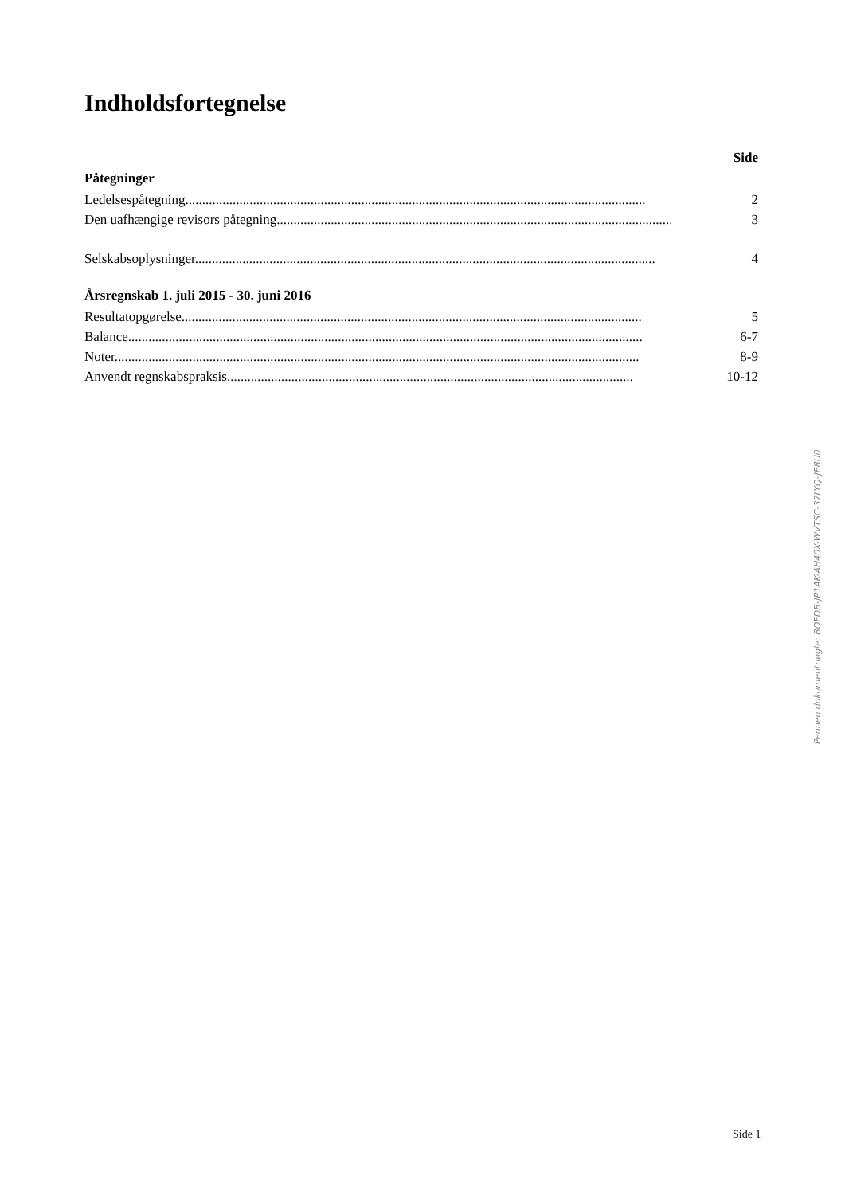Indholdsfortegnelse
Side
Påtegninger
Ledelsespåtegning........................................................................................................................................ 2
Den uafhængige revisors påtegning........................................................................................................................ 3
Selskabsoplysninger........................................................................................................................................ 4
Årsregnskab 1. juli 2015 - 30. juni 2016
Resultatopgørelse........................................................................................................................................ 5
Balance........................................................................................................................................................ 6-7
Noter........................................................................................................................................................... 8-9
Anvendt regnskabspraksis........................................................................................................................ 10-12
Penneo dokumentnøgle: BQFDB-JP1AK-AH40X-WVTSC-37LYQ-JE8U0
Side 1